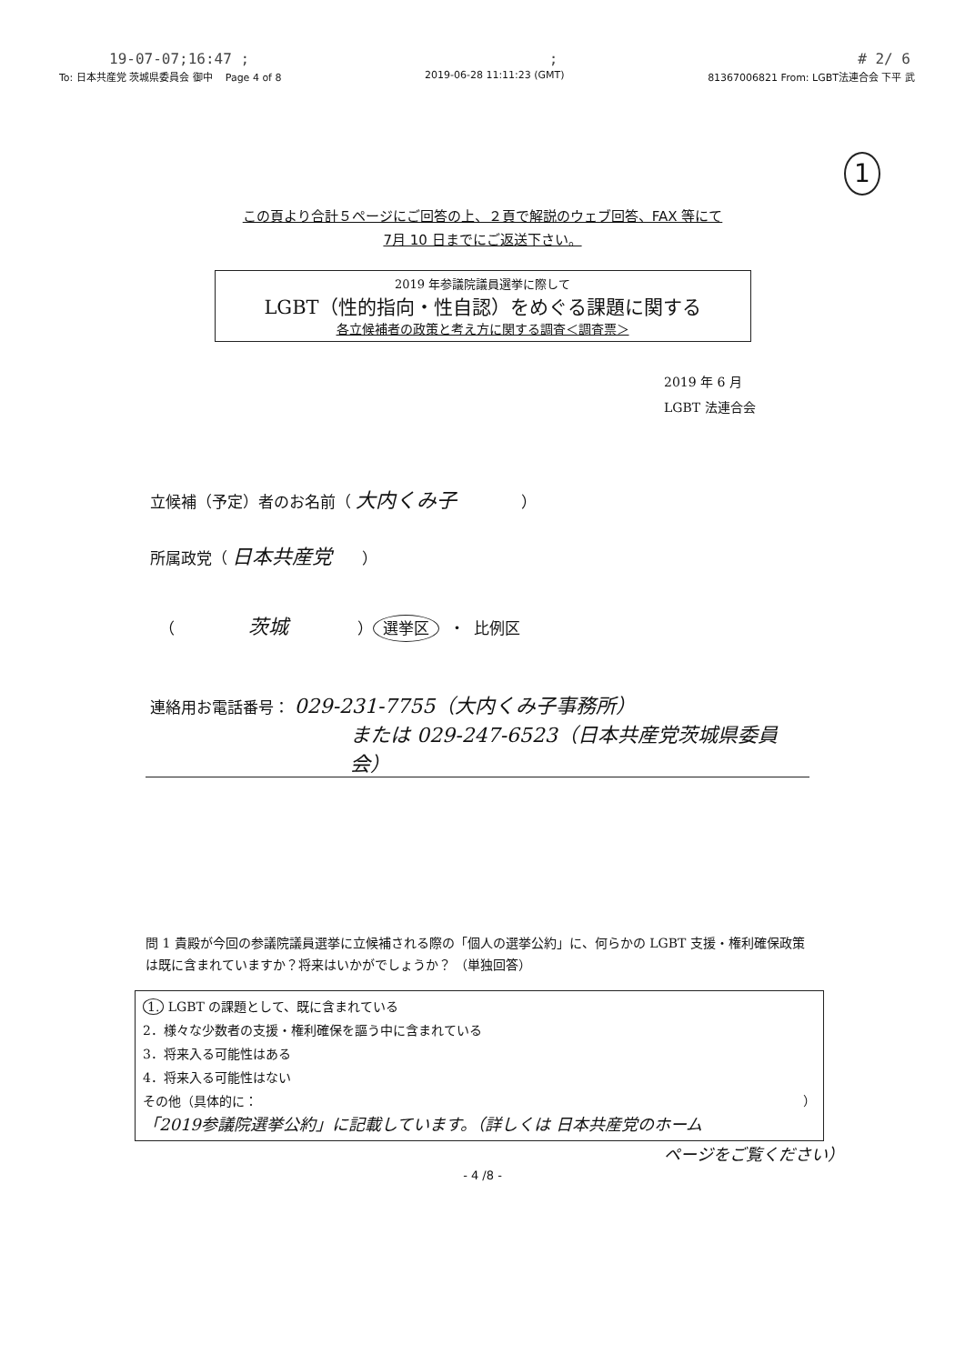19-07-07;16:47 ;; # 2/ 6
To: 日本共産党 茨城県委員会 御中 Page 4 of 8 2019-06-28 11:11:23 (GMT) 81367006821 From: LGBT法連合会 下平 武
1
この頁より合計５ページにご回答の上、２頁で解説のウェブ回答、FAX 等にて
7月 10 日までにご返送下さい。
2019 年参議院議員選挙に際して
LGBT（性的指向・性自認）をめぐる課題に関する
各立候補者の政策と考え方に関する調査＜調査票＞
2019 年 6 月
LGBT 法連合会
立候補（予定）者のお名前（ 大内くみ子 ）
所属政党（ 日本共産党 ）
（ 茨城 ） 選挙区 ・ 比例区
連絡用お電話番号： 029-231-7755（大内くみ子事務所）
または 029-247-6523（日本共産党茨城県委員会）
問 1 貴殿が今回の参議院議員選挙に立候補される際の「個人の選挙公約」に、何らかの LGBT 支援・権利確保政策は既に含まれていますか？将来はいかがでしょうか？ （単独回答）
1. LGBT の課題として、既に含まれている
2．様々な少数者の支援・権利確保を謳う中に含まれている
3．将来入る可能性はある
4．将来入る可能性はない
その他（具体的に： ）
「2019参議院選挙公約」に記載しています。（詳しくは 日本共産党のホーム
ページをご覧ください）
- 4 /8 -